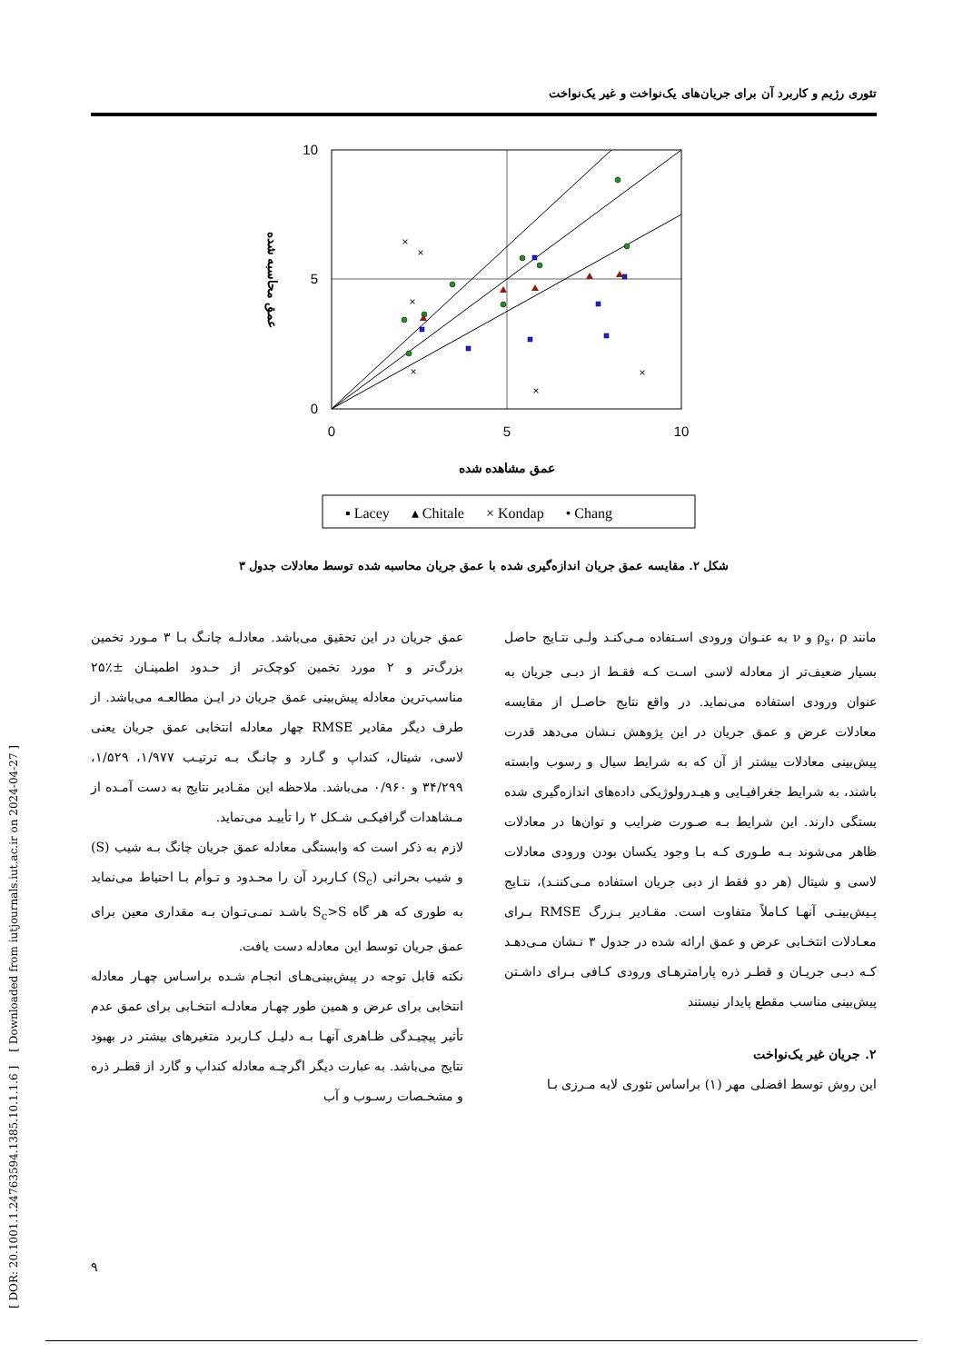تئوری رژیم و کاربرد آن برای جریان‌های یک‌نواخت و غیر یک‌نواخت
[ DOR: 20.1001.1.24763594.1385.10.1.1.6 ] [ Downloaded from iutjournals.iut.ac.ir on 2024-04-27 ]
10
5
0
0
5
10
عمق مشاهده شده
عمق محاسبه شده
×
×
×
×
×
×
▪ Lacey ▴ Chitale × Kondap • Chang
شکل ۲. مقایسه عمق جریان اندازه‌گیری شده با عمق جریان محاسبه شده توسط معادلات جدول ۳
عمق جریان در این تحقیق می‌باشد. معادلـه چانـگ بـا ۳ مـورد تخمین بزرگ‌تر و ۲ مورد تخمین کوچک‌تر از حـدود اطمینـان ±٪۲۵ مناسب‌ترین معادله پیش‌بینی عمق جریان در ایـن مطالعـه می‌باشد. از طرف دیگر مقادیر RMSE چهار معادله انتخابی عمق جریان یعنی لاسی، شیتال، کنداپ و گـارد و چانـگ بـه ترتیـب ۱/۹۷۷، ۱/۵۲۹، ۳۴/۲۹۹ و ۰/۹۶۰ می‌باشد. ملاحظه این مقـادیر نتایج به دست آمـده از مـشاهدات گرافیکـی شـکل ۲ را تأییـد می‌نماید.
لازم به ذکر است که وابستگی معادله عمق جریان چانگ بـه شیب (S) و شیب بحرانی (S<sub>c</sub>) کـاربرد آن را محـدود و تـوأم بـا احتیاط می‌نماید به طوری که هر گاه S<sub>c</sub>>S باشـد نمـی‌تـوان بـه مقداری معین برای عمق جریان توسط این معادله دست یافت.
نکته قابل توجه در پیش‌بینی‌هـای انجـام شـده براسـاس چهـار معادله انتخابی برای عرض و همین طور چهـار معادلـه انتخـابی برای عمق عدم تأثیر پیچیـدگی ظـاهری آنهـا بـه دلیـل کـاربرد متغیرهای بیشتر در بهبود نتایج می‌باشد. به عبارت دیگر اگرچـه معادله کنداپ و گارد از قطـر ذره و مشخـصات رسـوب و آب
مانند ρ<sub>s</sub>، ρ و ν به عنـوان ورودی اسـتفاده مـی‌کنـد ولـی نتـایج حاصل بسیار ضعیف‌تر از معادله لاسی اسـت کـه فقـط از دبـی جریان به عنوان ورودی استفاده می‌نماید. در واقع نتایج حاصـل از مقایسه معادلات عرض و عمق جریان در این پژوهش نـشان می‌دهد قدرت پیش‌بینی معادلات بیشتر از آن که به شرایط سیال و رسوب وابسته باشند، به شرایط جغرافیـایی و هیـدرولوژیکی داده‌های اندازه‌گیری شده بستگی دارند. این شرایط بـه صـورت ضرایب و توان‌ها در معادلات ظاهر می‌شوند بـه طـوری کـه بـا وجود یکسان بودن ورودی معادلات لاسی و شیتال (هر دو فقط از دبی جریان استفاده مـی‌کننـد)، نتـایج پـیش‌بینـی آنهـا کـاملاً متفاوت است. مقـادیر بـزرگ RMSE بـرای معـادلات انتخـابی عرض و عمق ارائه شده در جدول ۳ نـشان مـی‌دهـد کـه دبـی جریـان و قطـر ذره پارامترهـای ورودی کـافی بـرای داشـتن پیش‌بینی مناسب مقطع پایدار نیستند
۲. جریان غیر یک‌نواخت
این روش توسط افضلی مهر (۱) براساس تئوری لایه مـرزی بـا
۹